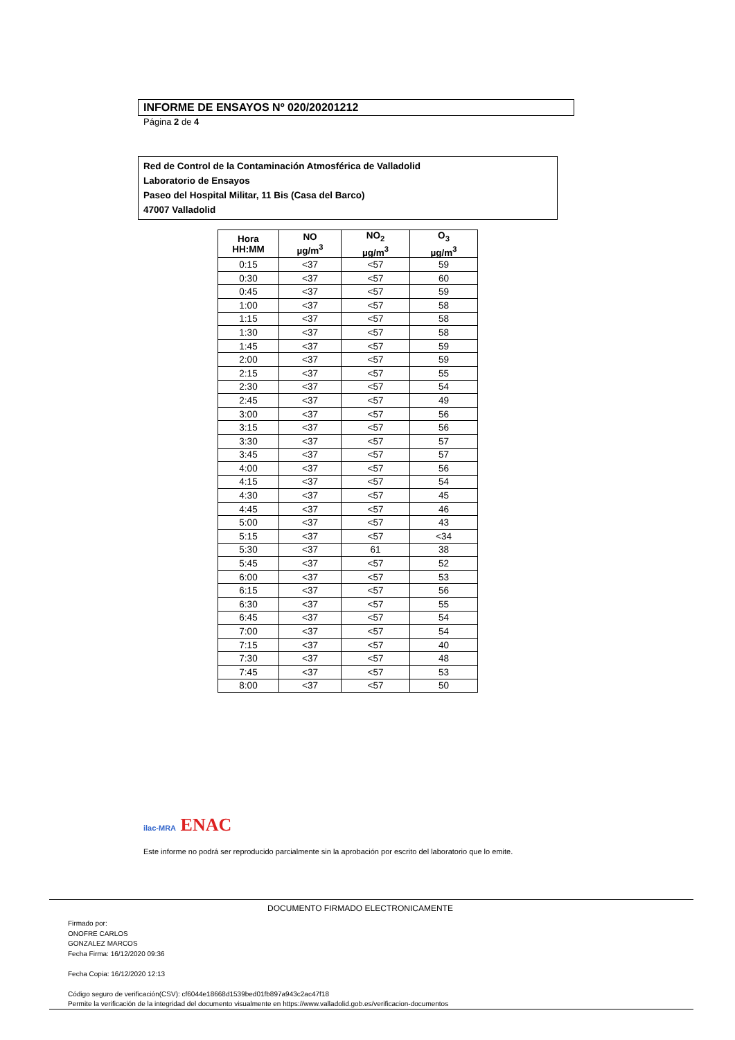INFORME DE ENSAYOS Nº 020/20201212
Página 2 de 4
Red de Control de la Contaminación Atmosférica de Valladolid
Laboratorio de Ensayos
Paseo del Hospital Militar, 11 Bis (Casa del Barco)
47007 Valladolid
| Hora HH:MM | NO µg/m<sup>3</sup> | NO<sub>2</sub> µg/m<sup>3</sup> | O<sub>3</sub> µg/m<sup>3</sup> |
| --- | --- | --- | --- |
| 0:15 | <37 | <57 | 59 |
| 0:30 | <37 | <57 | 60 |
| 0:45 | <37 | <57 | 59 |
| 1:00 | <37 | <57 | 58 |
| 1:15 | <37 | <57 | 58 |
| 1:30 | <37 | <57 | 58 |
| 1:45 | <37 | <57 | 59 |
| 2:00 | <37 | <57 | 59 |
| 2:15 | <37 | <57 | 55 |
| 2:30 | <37 | <57 | 54 |
| 2:45 | <37 | <57 | 49 |
| 3:00 | <37 | <57 | 56 |
| 3:15 | <37 | <57 | 56 |
| 3:30 | <37 | <57 | 57 |
| 3:45 | <37 | <57 | 57 |
| 4:00 | <37 | <57 | 56 |
| 4:15 | <37 | <57 | 54 |
| 4:30 | <37 | <57 | 45 |
| 4:45 | <37 | <57 | 46 |
| 5:00 | <37 | <57 | 43 |
| 5:15 | <37 | <57 | <34 |
| 5:30 | <37 | 61 | 38 |
| 5:45 | <37 | <57 | 52 |
| 6:00 | <37 | <57 | 53 |
| 6:15 | <37 | <57 | 56 |
| 6:30 | <37 | <57 | 55 |
| 6:45 | <37 | <57 | 54 |
| 7:00 | <37 | <57 | 54 |
| 7:15 | <37 | <57 | 40 |
| 7:30 | <37 | <57 | 48 |
| 7:45 | <37 | <57 | 53 |
| 8:00 | <37 | <57 | 50 |
ilac-MRA ENAC
Este informe no podrá ser reproducido parcialmente sin la aprobación por escrito del laboratorio que lo emite.
DOCUMENTO FIRMADO ELECTRONICAMENTE
Firmado por:
ONOFRE CARLOS
GONZALEZ MARCOS
Fecha Firma: 16/12/2020 09:36
Fecha Copia: 16/12/2020 12:13
Código seguro de verificación(CSV): cf6044e18668d1539bed01fb897a943c2ac47f18
Permite la verificación de la integridad del documento visualmente en https://www.valladolid.gob.es/verificacion-documentos